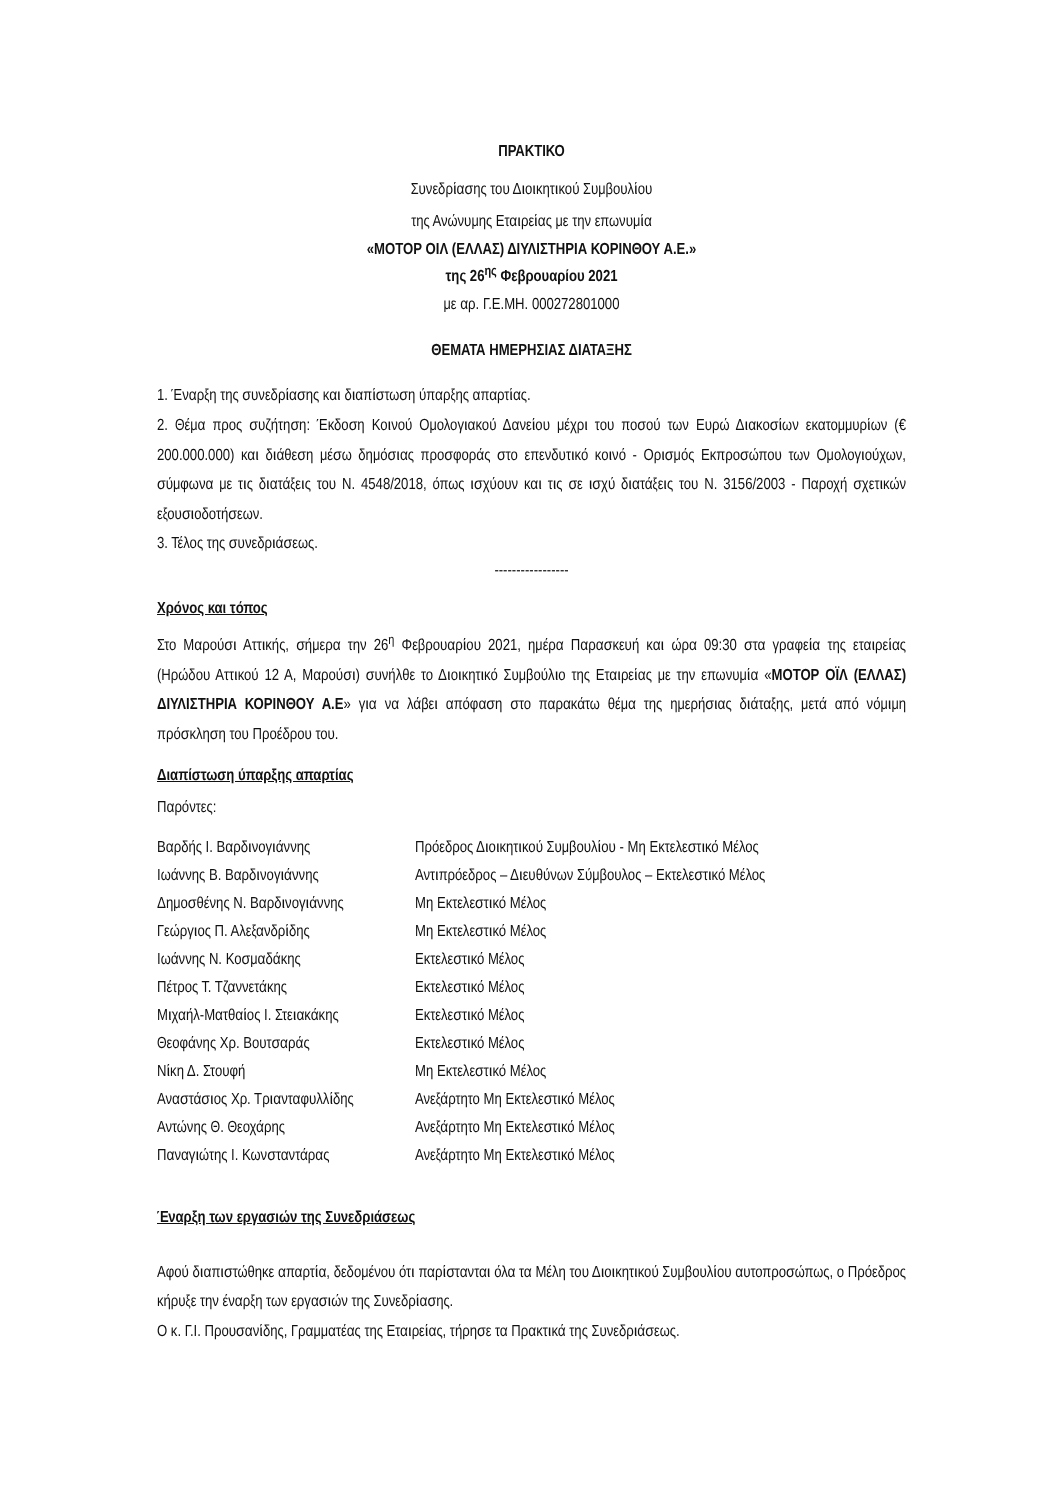ΠΡΑΚΤΙΚΟ
Συνεδρίασης του Διοικητικού Συμβουλίου
της Ανώνυμης Εταιρείας με την επωνυμία
«ΜΟΤΟΡ ΟΙΛ (ΕΛΛΑΣ) ΔΙΥΛΙΣΤΗΡΙΑ ΚΟΡΙΝΘΟΥ Α.Ε.»
της 26<sup>ης</sup> Φεβρουαρίου 2021
με αρ. Γ.Ε.ΜΗ. 000272801000
ΘΕΜΑΤΑ ΗΜΕΡΗΣΙΑΣ ΔΙΑΤΑΞΗΣ
1. Έναρξη της συνεδρίασης και διαπίστωση ύπαρξης απαρτίας.
2. Θέμα προς συζήτηση: Έκδοση Κοινού Ομολογιακού Δανείου μέχρι του ποσού των Ευρώ Διακοσίων εκατομμυρίων (€ 200.000.000) και διάθεση μέσω δημόσιας προσφοράς στο επενδυτικό κοινό - Ορισμός Εκπροσώπου των Ομολογιούχων, σύμφωνα με τις διατάξεις του Ν. 4548/2018, όπως ισχύουν και τις σε ισχύ διατάξεις του Ν. 3156/2003 - Παροχή σχετικών εξουσιοδοτήσεων.
3. Τέλος της συνεδριάσεως.
-----------------
Χρόνος και τόπος
Στο Μαρούσι Αττικής, σήμερα την 26<sup>η</sup> Φεβρουαρίου 2021, ημέρα Παρασκευή και ώρα 09:30 στα γραφεία της εταιρείας (Ηρώδου Αττικού 12 Α, Μαρούσι) συνήλθε το Διοικητικό Συμβούλιο της Εταιρείας με την επωνυμία «ΜΟΤΟΡ ΟΪΛ (ΕΛΛΑΣ) ΔΙΥΛΙΣΤΗΡΙΑ ΚΟΡΙΝΘΟΥ Α.Ε» για να λάβει απόφαση στο παρακάτω θέμα της ημερήσιας διάταξης, μετά από νόμιμη πρόσκληση του Προέδρου του.
Διαπίστωση ύπαρξης απαρτίας
Παρόντες:
| Βαρδής Ι. Βαρδινογιάννης | Πρόεδρος Διοικητικού Συμβουλίου - Μη Εκτελεστικό Μέλος |
| Ιωάννης Β. Βαρδινογιάννης | Αντιπρόεδρος – Διευθύνων Σύμβουλος – Εκτελεστικό Μέλος |
| Δημοσθένης Ν. Βαρδινογιάννης | Μη Εκτελεστικό Μέλος |
| Γεώργιος Π. Αλεξανδρίδης | Μη Εκτελεστικό Μέλος |
| Ιωάννης Ν. Κοσμαδάκης | Εκτελεστικό Μέλος |
| Πέτρος Τ. Τζαννετάκης | Εκτελεστικό Μέλος |
| Μιχαήλ-Ματθαίος Ι. Στειακάκης | Εκτελεστικό Μέλος |
| Θεοφάνης Χρ. Βουτσαράς | Εκτελεστικό Μέλος |
| Νίκη Δ. Στουφή | Μη Εκτελεστικό Μέλος |
| Αναστάσιος Χρ. Τριανταφυλλίδης | Ανεξάρτητο Μη Εκτελεστικό Μέλος |
| Αντώνης Θ. Θεοχάρης | Ανεξάρτητο Μη Εκτελεστικό Μέλος |
| Παναγιώτης Ι. Κωνσταντάρας | Ανεξάρτητο Μη Εκτελεστικό Μέλος |
Έναρξη των εργασιών της Συνεδριάσεως
Αφού διαπιστώθηκε απαρτία, δεδομένου ότι παρίστανται όλα τα Μέλη του Διοικητικού Συμβουλίου αυτοπροσώπως, ο Πρόεδρος κήρυξε την έναρξη των εργασιών της Συνεδρίασης.
Ο κ. Γ.Ι. Προυσανίδης, Γραμματέας της Εταιρείας, τήρησε τα Πρακτικά της Συνεδριάσεως.